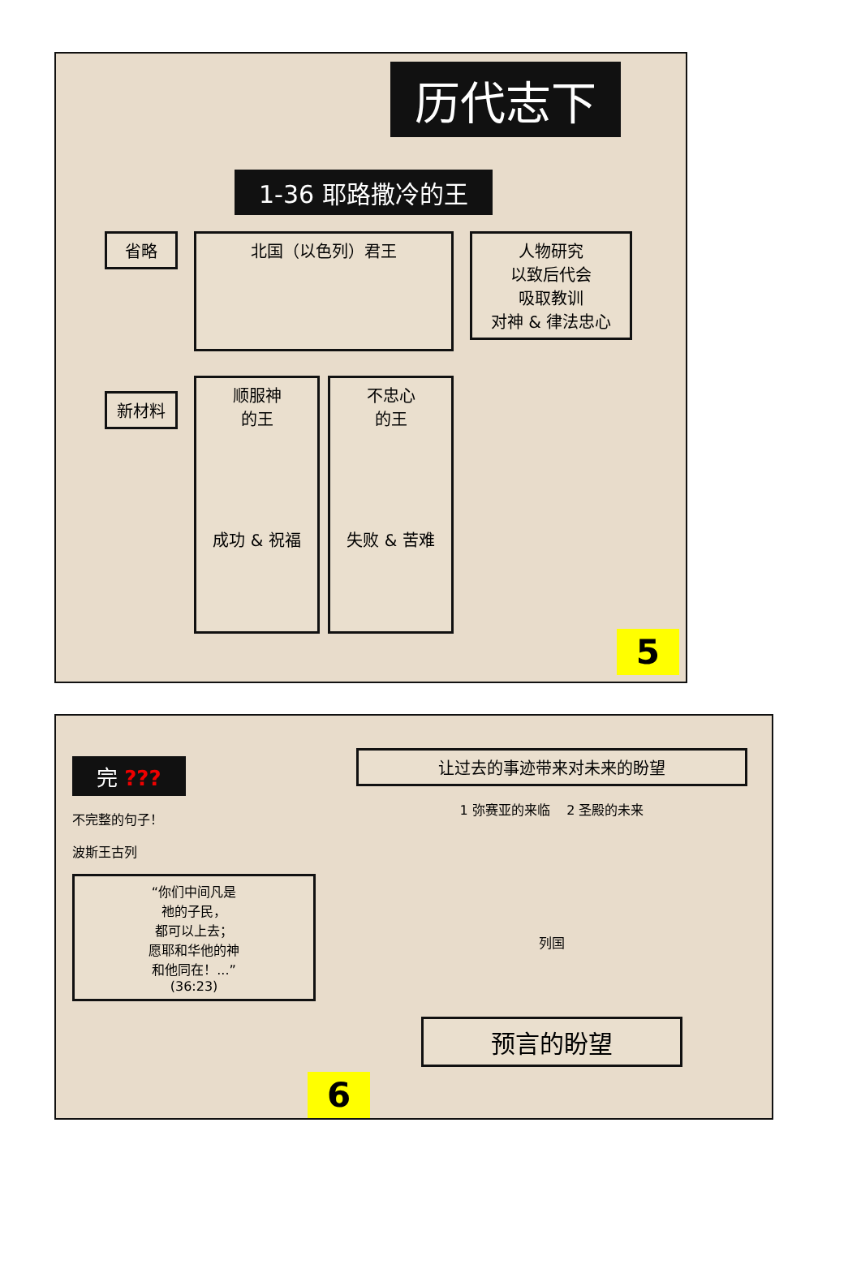历代志下
1-36 耶路撒冷的王
省略
新材料
北国（以色列）君王
顺服神
的王
成功 & 祝福
不忠心
的王
失败 & 苦难
人物研究
以致后代会
吸取教训
对神 & 律法忠心
5
完 ???
不完整的句子！
波斯王古列
“你们中间凡是
祂的子民，
都可以上去；
愿耶和华他的神
和他同在！...”
(36:23)
让过去的事迹带来对未来的盼望
1 弥赛亚的来临 2 圣殿的未来
列国
预言的盼望
6